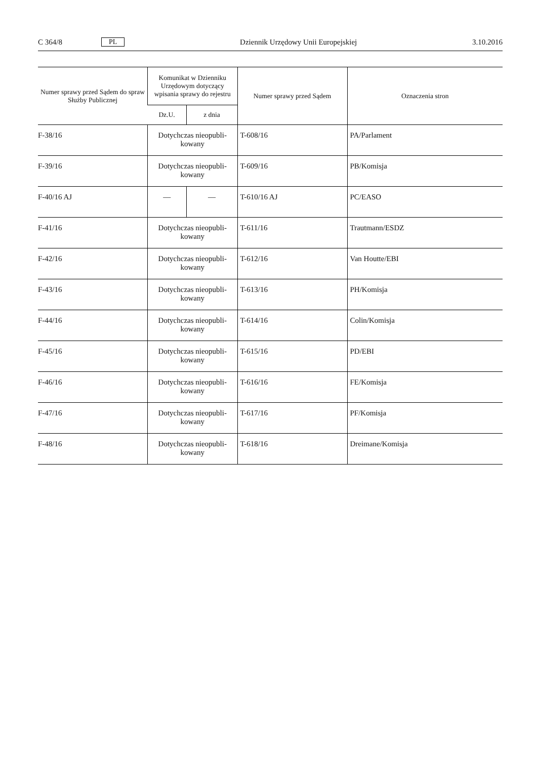C 364/8 PL Dziennik Urzędowy Unii Europejskiej 3.10.2016
| Numer sprawy przed Sądem do spraw Służby Publicznej | Komunikat w Dzienniku Urzędowym dotyczący wpisania sprawy do rejestru | | Numer sprawy przed Sądem | Oznaczenia stron |
| --- | --- | --- | --- | --- |
| | Dz.U. | z dnia | | |
| F-38/16 | Dotychczas nieopubli-kowany | | T-608/16 | PA/Parlament |
| F-39/16 | Dotychczas nieopubli-kowany | | T-609/16 | PB/Komisja |
| F-40/16 AJ | — | — | T-610/16 AJ | PC/EASO |
| F-41/16 | Dotychczas nieopubli-kowany | | T-611/16 | Trautmann/ESDZ |
| F-42/16 | Dotychczas nieopubli-kowany | | T-612/16 | Van Houtte/EBI |
| F-43/16 | Dotychczas nieopubli-kowany | | T-613/16 | PH/Komisja |
| F-44/16 | Dotychczas nieopubli-kowany | | T-614/16 | Colin/Komisja |
| F-45/16 | Dotychczas nieopubli-kowany | | T-615/16 | PD/EBI |
| F-46/16 | Dotychczas nieopubli-kowany | | T-616/16 | FE/Komisja |
| F-47/16 | Dotychczas nieopubli-kowany | | T-617/16 | PF/Komisja |
| F-48/16 | Dotychczas nieopubli-kowany | | T-618/16 | Dreimane/Komisja |